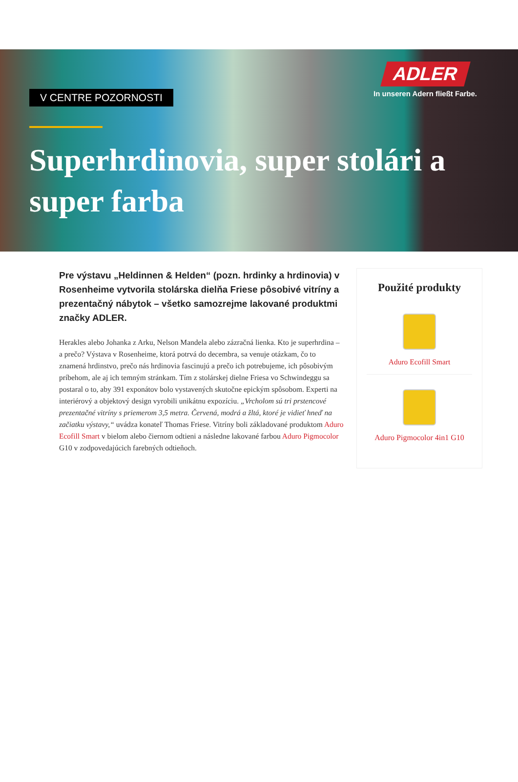ADLER
In unseren Adern fließt Farbe.
V CENTRE POZORNOSTI
Superhrdinovia, super stolári a super farba
Pre výstavu „Heldinnen & Helden“ (pozn. hrdinky a hrdinovia) v Rosenheime vytvorila stolárska dielňa Friese pôsobivé vitríny a prezentačný nábytok – všetko samozrejme lakované produktmi značky ADLER.
Herakles alebo Johanka z Arku, Nelson Mandela alebo zázračná lienka. Kto je superhrdina – a prečo? Výstava v Rosenheime, ktorá potrvá do decembra, sa venuje otázkam, čo to znamená hrdinstvo, prečo nás hrdinovia fascinujú a prečo ich potrebujeme, ich pôsobivým príbehom, ale aj ich temným stránkam. Tím z stolárskej dielne Friesa vo Schwindeggu sa postaral o to, aby 391 exponátov bolo vystavených skutočne epickým spôsobom. Experti na interiérový a objektový design vyrobili unikátnu expozíciu. „Vrcholom sú tri prstencové prezentačné vitríny s priemerom 3,5 metra. Červená, modrá a žltá, ktoré je vidieť hneď na začiatku výstavy,“ uvádza konateľ Thomas Friese. Vitríny boli základované produktom Aduro Ecofill Smart v bielom alebo čiernom odtieni a následne lakované farbou Aduro Pigmocolor G10 v zodpovedajúcich farebných odtieňoch.
Použité produkty
Aduro Ecofill Smart
Aduro Pigmocolor 4in1 G10